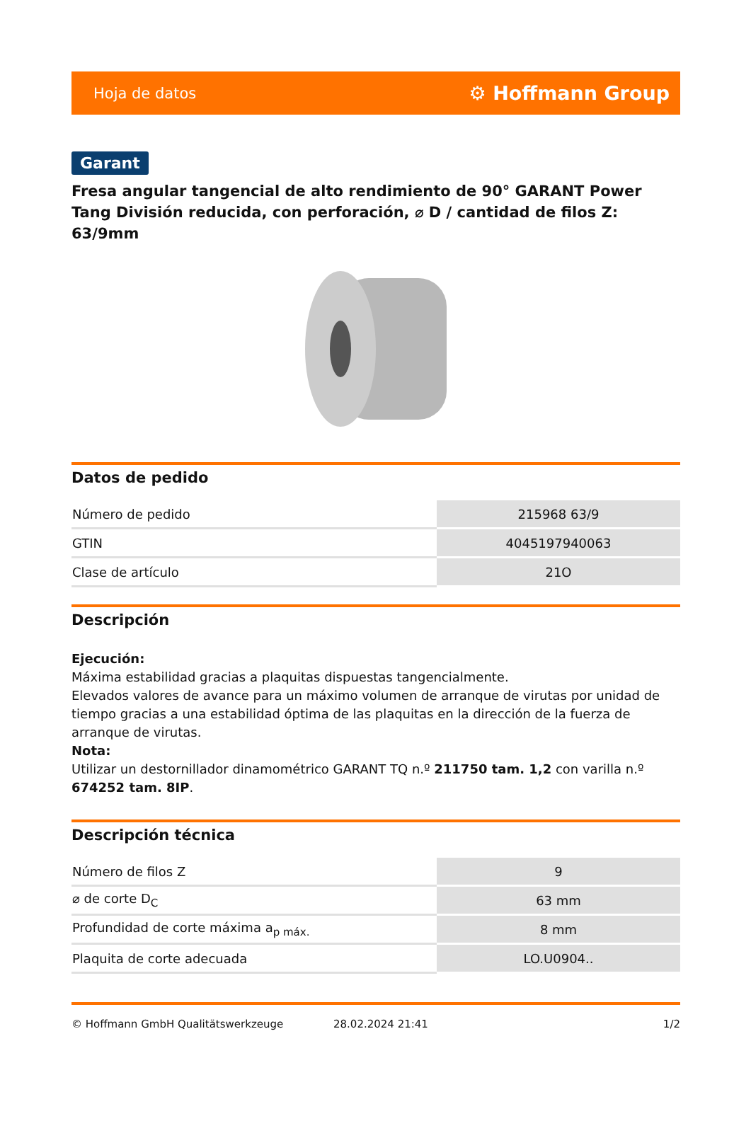Hoja de datos ⚙ Hoffmann Group
Garant
Fresa angular tangencial de alto rendimiento de 90° GARANT Power Tang División reducida, con perforación, ⌀ D / cantidad de filos Z: 63/9mm
Datos de pedido
| Número de pedido | 215968 63/9 |
| GTIN | 4045197940063 |
| Clase de artículo | 21O |
Descripción
Ejecución:
Máxima estabilidad gracias a plaquitas dispuestas tangencialmente.
Elevados valores de avance para un máximo volumen de arranque de virutas por unidad de tiempo gracias a una estabilidad óptima de las plaquitas en la dirección de la fuerza de arranque de virutas.
Nota:
Utilizar un destornillador dinamométrico GARANT TQ n.º 211750 tam. 1,2 con varilla n.º 674252 tam. 8IP.
Descripción técnica
| Número de filos Z | 9 |
| ⌀ de corte D<sub>C</sub> | 63 mm |
| Profundidad de corte máxima a<sub>p máx.</sub> | 8 mm |
| Plaquita de corte adecuada | LO.U0904.. |
© Hoffmann GmbH Qualitätswerkzeuge 28.02.2024 21:41 1/2